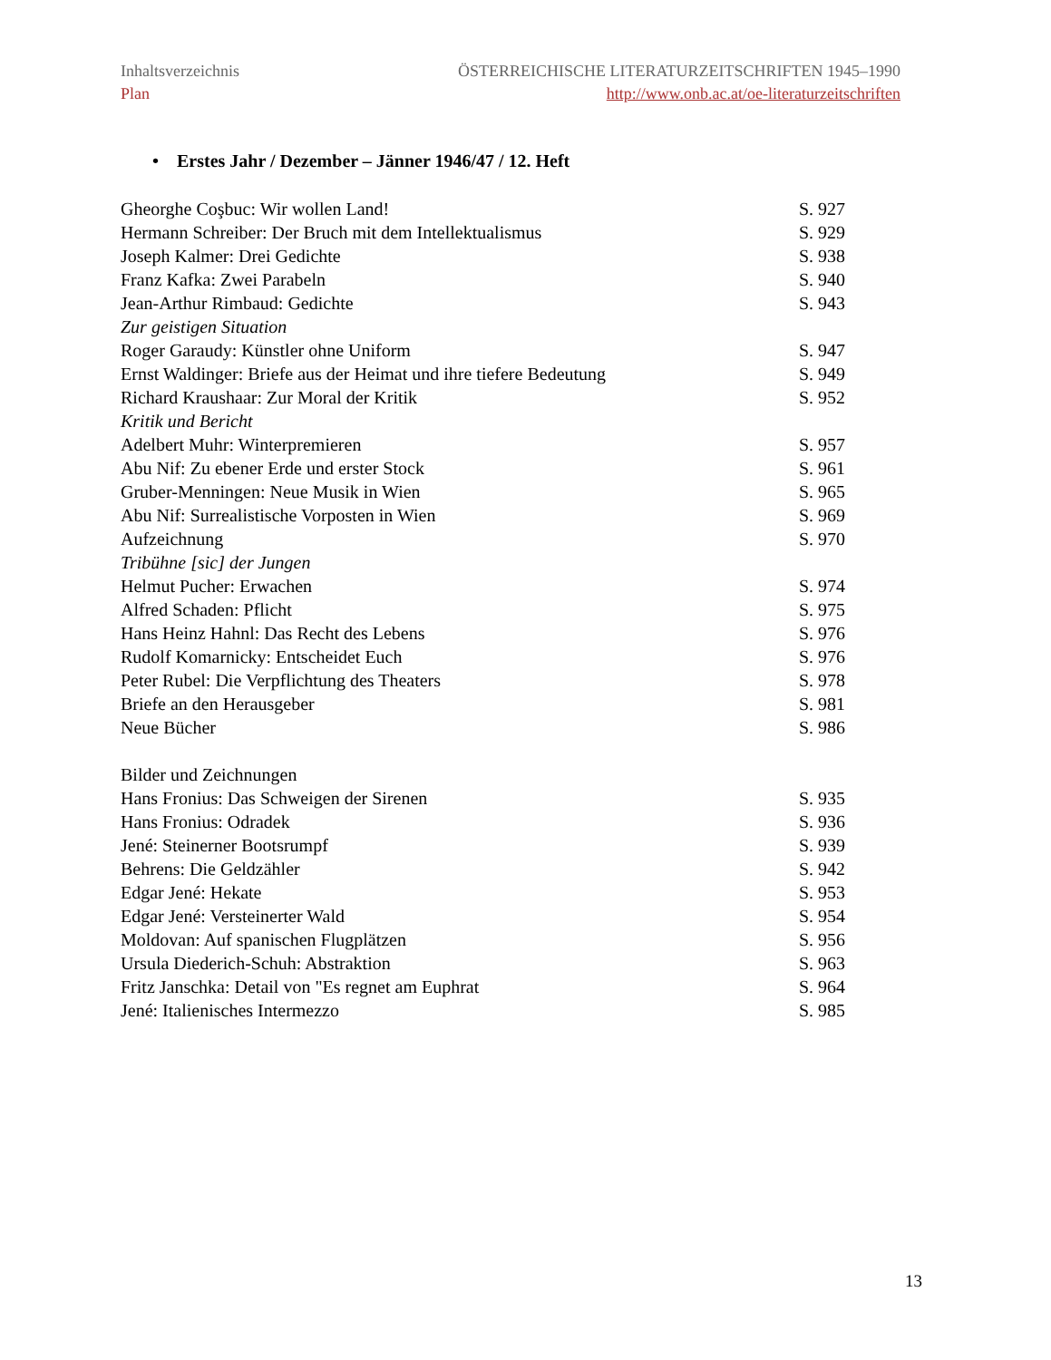Inhaltsverzeichnis
Plan
ÖSTERREICHISCHE LITERATURZEITSCHRIFTEN 1945–1990
http://www.onb.ac.at/oe-literaturzeitschriften
• Erstes Jahr / Dezember – Jänner 1946/47 / 12. Heft
| Gheorghe Coşbuc: Wir wollen Land! | S. 927 |
| Hermann Schreiber: Der Bruch mit dem Intellektualismus | S. 929 |
| Joseph Kalmer: Drei Gedichte | S. 938 |
| Franz Kafka: Zwei Parabeln | S. 940 |
| Jean-Arthur Rimbaud: Gedichte | S. 943 |
| Zur geistigen Situation | |
| Roger Garaudy: Künstler ohne Uniform | S. 947 |
| Ernst Waldinger: Briefe aus der Heimat und ihre tiefere Bedeutung | S. 949 |
| Richard Kraushaar: Zur Moral der Kritik | S. 952 |
| Kritik und Bericht | |
| Adelbert Muhr: Winterpremieren | S. 957 |
| Abu Nif: Zu ebener Erde und erster Stock | S. 961 |
| Gruber-Menningen: Neue Musik in Wien | S. 965 |
| Abu Nif: Surrealistische Vorposten in Wien | S. 969 |
| Aufzeichnung | S. 970 |
| Tribühne [sic] der Jungen | |
| Helmut Pucher: Erwachen | S. 974 |
| Alfred Schaden: Pflicht | S. 975 |
| Hans Heinz Hahnl: Das Recht des Lebens | S. 976 |
| Rudolf Komarnicky: Entscheidet Euch | S. 976 |
| Peter Rubel: Die Verpflichtung des Theaters | S. 978 |
| Briefe an den Herausgeber | S. 981 |
| Neue Bücher | S. 986 |
| Bilder und Zeichnungen | |
| Hans Fronius: Das Schweigen der Sirenen | S. 935 |
| Hans Fronius: Odradek | S. 936 |
| Jené: Steinerner Bootsrumpf | S. 939 |
| Behrens: Die Geldzähler | S. 942 |
| Edgar Jené: Hekate | S. 953 |
| Edgar Jené: Versteinerter Wald | S. 954 |
| Moldovan: Auf spanischen Flugplätzen | S. 956 |
| Ursula Diederich-Schuh: Abstraktion | S. 963 |
| Fritz Janschka: Detail von "Es regnet am Euphrat | S. 964 |
| Jené: Italienisches Intermezzo | S. 985 |
13